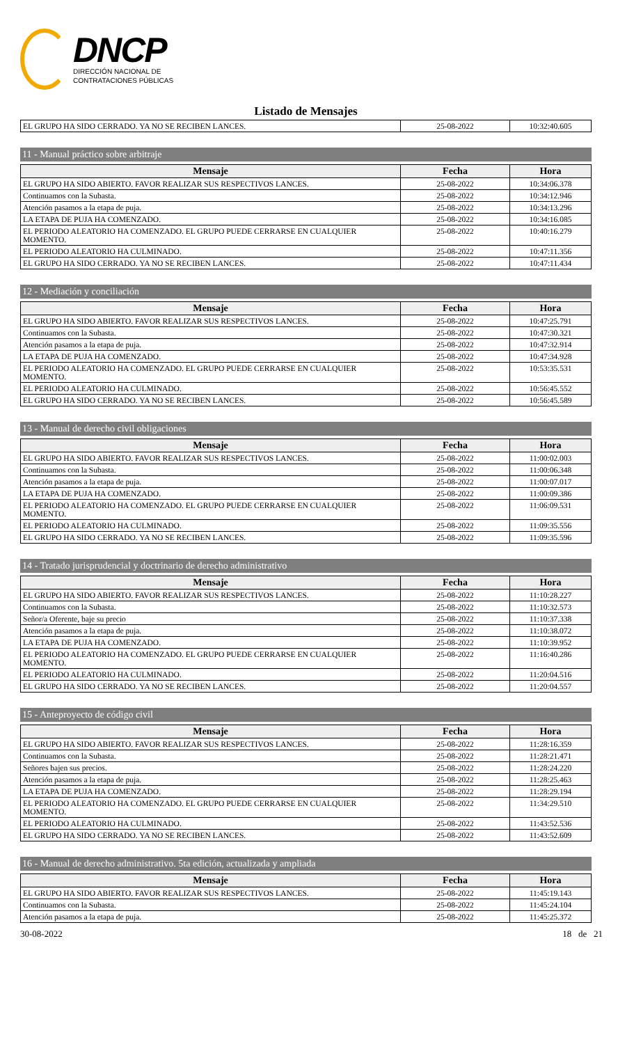DNCP
DIRECCIÓN NACIONAL DE
CONTRATACIONES PÚBLICAS
Listado de Mensajes
| EL GRUPO HA SIDO CERRADO. YA NO SE RECIBEN LANCES. | 25-08-2022 | 10:32:40.605 |
11 - Manual práctico sobre arbitraje
| Mensaje | Fecha | Hora |
| --- | --- | --- |
| EL GRUPO HA SIDO ABIERTO. FAVOR REALIZAR SUS RESPECTIVOS LANCES. | 25-08-2022 | 10:34:06.378 |
| Continuamos con la Subasta. | 25-08-2022 | 10:34:12.946 |
| Atención pasamos a la etapa de puja. | 25-08-2022 | 10:34:13.296 |
| LA ETAPA DE PUJA HA COMENZADO. | 25-08-2022 | 10:34:16.085 |
| EL PERIODO ALEATORIO HA COMENZADO. EL GRUPO PUEDE CERRARSE EN CUALQUIER MOMENTO. | 25-08-2022 | 10:40:16.279 |
| EL PERIODO ALEATORIO HA CULMINADO. | 25-08-2022 | 10:47:11.356 |
| EL GRUPO HA SIDO CERRADO. YA NO SE RECIBEN LANCES. | 25-08-2022 | 10:47:11.434 |
12 - Mediación y conciliación
| Mensaje | Fecha | Hora |
| --- | --- | --- |
| EL GRUPO HA SIDO ABIERTO. FAVOR REALIZAR SUS RESPECTIVOS LANCES. | 25-08-2022 | 10:47:25.791 |
| Continuamos con la Subasta. | 25-08-2022 | 10:47:30.321 |
| Atención pasamos a la etapa de puja. | 25-08-2022 | 10:47:32.914 |
| LA ETAPA DE PUJA HA COMENZADO. | 25-08-2022 | 10:47:34.928 |
| EL PERIODO ALEATORIO HA COMENZADO. EL GRUPO PUEDE CERRARSE EN CUALQUIER MOMENTO. | 25-08-2022 | 10:53:35.531 |
| EL PERIODO ALEATORIO HA CULMINADO. | 25-08-2022 | 10:56:45.552 |
| EL GRUPO HA SIDO CERRADO. YA NO SE RECIBEN LANCES. | 25-08-2022 | 10:56:45.589 |
13 - Manual de derecho civil obligaciones
| Mensaje | Fecha | Hora |
| --- | --- | --- |
| EL GRUPO HA SIDO ABIERTO. FAVOR REALIZAR SUS RESPECTIVOS LANCES. | 25-08-2022 | 11:00:02.003 |
| Continuamos con la Subasta. | 25-08-2022 | 11:00:06.348 |
| Atención pasamos a la etapa de puja. | 25-08-2022 | 11:00:07.017 |
| LA ETAPA DE PUJA HA COMENZADO. | 25-08-2022 | 11:00:09.386 |
| EL PERIODO ALEATORIO HA COMENZADO. EL GRUPO PUEDE CERRARSE EN CUALQUIER MOMENTO. | 25-08-2022 | 11:06:09.531 |
| EL PERIODO ALEATORIO HA CULMINADO. | 25-08-2022 | 11:09:35.556 |
| EL GRUPO HA SIDO CERRADO. YA NO SE RECIBEN LANCES. | 25-08-2022 | 11:09:35.596 |
14 - Tratado jurisprudencial y doctrinario de derecho administrativo
| Mensaje | Fecha | Hora |
| --- | --- | --- |
| EL GRUPO HA SIDO ABIERTO. FAVOR REALIZAR SUS RESPECTIVOS LANCES. | 25-08-2022 | 11:10:28.227 |
| Continuamos con la Subasta. | 25-08-2022 | 11:10:32.573 |
| Señor/a Oferente, baje su precio | 25-08-2022 | 11:10:37.338 |
| Atención pasamos a la etapa de puja. | 25-08-2022 | 11:10:38.072 |
| LA ETAPA DE PUJA HA COMENZADO. | 25-08-2022 | 11:10:39.952 |
| EL PERIODO ALEATORIO HA COMENZADO. EL GRUPO PUEDE CERRARSE EN CUALQUIER MOMENTO. | 25-08-2022 | 11:16:40.286 |
| EL PERIODO ALEATORIO HA CULMINADO. | 25-08-2022 | 11:20:04.516 |
| EL GRUPO HA SIDO CERRADO. YA NO SE RECIBEN LANCES. | 25-08-2022 | 11:20:04.557 |
15 - Anteproyecto de código civil
| Mensaje | Fecha | Hora |
| --- | --- | --- |
| EL GRUPO HA SIDO ABIERTO. FAVOR REALIZAR SUS RESPECTIVOS LANCES. | 25-08-2022 | 11:28:16.359 |
| Continuamos con la Subasta. | 25-08-2022 | 11:28:21.471 |
| Señores bajen sus precios. | 25-08-2022 | 11:28:24.220 |
| Atención pasamos a la etapa de puja. | 25-08-2022 | 11:28:25.463 |
| LA ETAPA DE PUJA HA COMENZADO. | 25-08-2022 | 11:28:29.194 |
| EL PERIODO ALEATORIO HA COMENZADO. EL GRUPO PUEDE CERRARSE EN CUALQUIER MOMENTO. | 25-08-2022 | 11:34:29.510 |
| EL PERIODO ALEATORIO HA CULMINADO. | 25-08-2022 | 11:43:52.536 |
| EL GRUPO HA SIDO CERRADO. YA NO SE RECIBEN LANCES. | 25-08-2022 | 11:43:52.609 |
16 - Manual de derecho administrativo. 5ta edición, actualizada y ampliada
| Mensaje | Fecha | Hora |
| --- | --- | --- |
| EL GRUPO HA SIDO ABIERTO. FAVOR REALIZAR SUS RESPECTIVOS LANCES. | 25-08-2022 | 11:45:19.143 |
| Continuamos con la Subasta. | 25-08-2022 | 11:45:24.104 |
| Atención pasamos a la etapa de puja. | 25-08-2022 | 11:45:25.372 |
30-08-2022 18 de 21